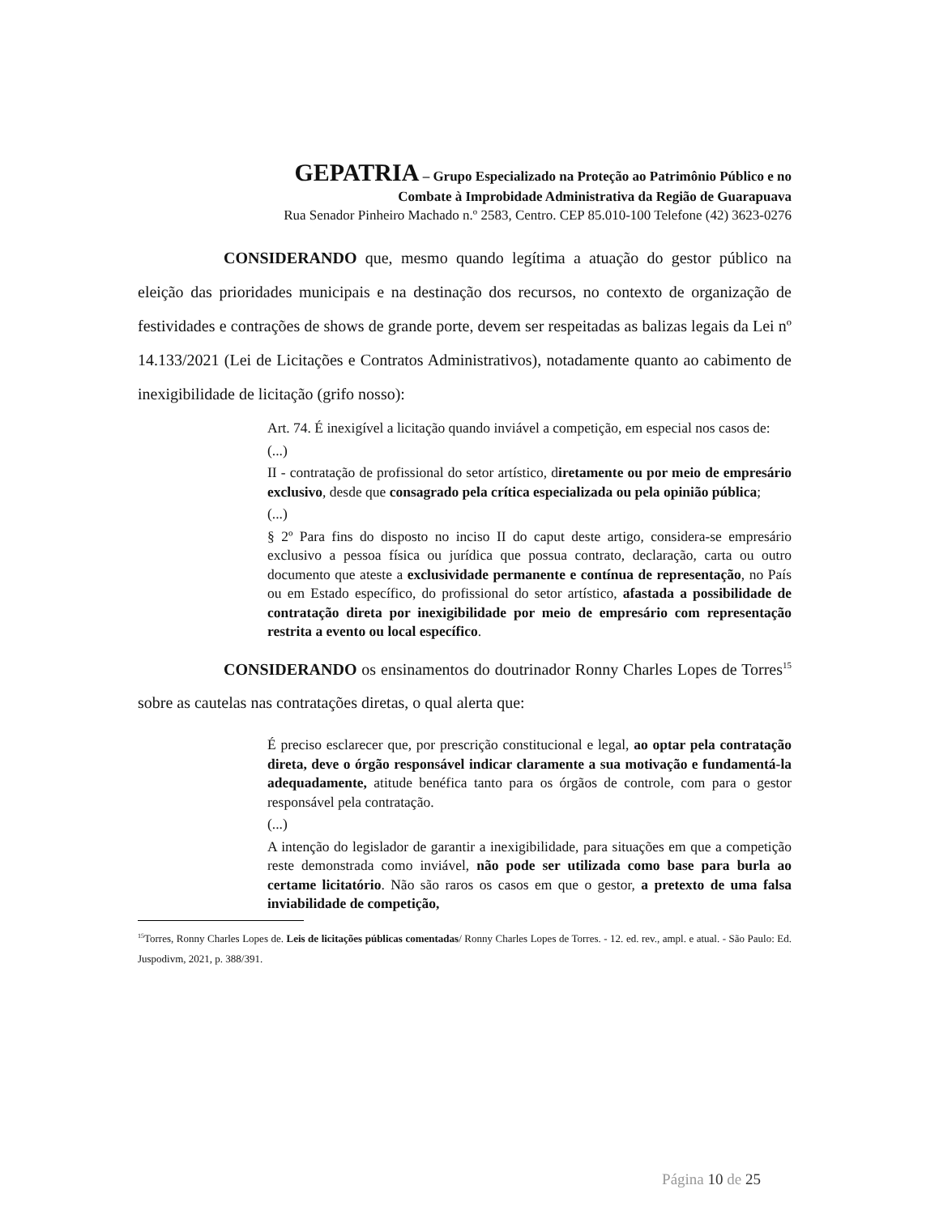GEPATRIA – Grupo Especializado na Proteção ao Patrimônio Público e no
Combate à Improbidade Administrativa da Região de Guarapuava
Rua Senador Pinheiro Machado n.º 2583, Centro. CEP 85.010-100 Telefone (42) 3623-0276
CONSIDERANDO que, mesmo quando legítima a atuação do gestor público na eleição das prioridades municipais e na destinação dos recursos, no contexto de organização de festividades e contrações de shows de grande porte, devem ser respeitadas as balizas legais da Lei nº 14.133/2021 (Lei de Licitações e Contratos Administrativos), notadamente quanto ao cabimento de inexigibilidade de licitação (grifo nosso):
Art. 74. É inexigível a licitação quando inviável a competição, em especial nos casos de:
(...)
II - contratação de profissional do setor artístico, diretamente ou por meio de empresário exclusivo, desde que consagrado pela crítica especializada ou pela opinião pública;
(...)
§ 2º Para fins do disposto no inciso II do caput deste artigo, considera-se empresário exclusivo a pessoa física ou jurídica que possua contrato, declaração, carta ou outro documento que ateste a exclusividade permanente e contínua de representação, no País ou em Estado específico, do profissional do setor artístico, afastada a possibilidade de contratação direta por inexigibilidade por meio de empresário com representação restrita a evento ou local específico.
CONSIDERANDO os ensinamentos do doutrinador Ronny Charles Lopes de Torres<sup>15</sup> sobre as cautelas nas contratações diretas, o qual alerta que:
É preciso esclarecer que, por prescrição constitucional e legal, ao optar pela contratação direta, deve o órgão responsável indicar claramente a sua motivação e fundamentá-la adequadamente, atitude benéfica tanto para os órgãos de controle, com para o gestor responsável pela contratação.
(...)
A intenção do legislador de garantir a inexigibilidade, para situações em que a competição reste demonstrada como inviável, não pode ser utilizada como base para burla ao certame licitatório. Não são raros os casos em que o gestor, a pretexto de uma falsa inviabilidade de competição,
<sup>15</sup> Torres, Ronny Charles Lopes de. Leis de licitações públicas comentadas/ Ronny Charles Lopes de Torres. - 12. ed. rev., ampl. e atual. - São Paulo: Ed. Juspodivm, 2021, p. 388/391.
Página 10 de 25